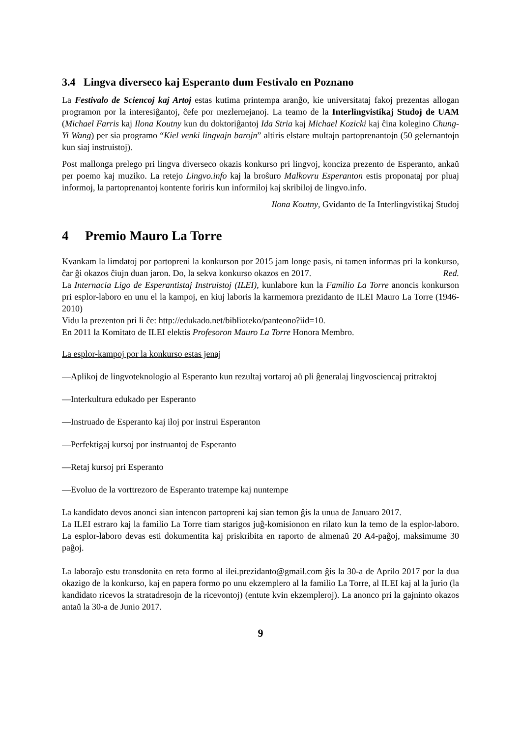3.4 Lingva diverseco kaj Esperanto dum Festivalo en Poznano
La Festivalo de Sciencoj kaj Artoj estas kutima printempa aranĝo, kie universitataj fakoj prezentas allogan programon por la interesiĝantoj, ĉefe por mezlernejanoj. La teamo de la Interlingvistikaj Studoj de UAM (Michael Farris kaj Ilona Koutny kun du doktoriĝantoj Ida Stria kaj Michael Kozicki kaj ĉina kolegino Chung-Yi Wang) per sia programo “Kiel venki lingvajn barojn” altiris elstare multajn partoprenantojn (50 gelernantojn kun siaj instruistoj).
Post mallonga prelego pri lingva diverseco okazis konkurso pri lingvoj, konciza prezento de Esperanto, ankaŭ per poemo kaj muziko. La retejo Lingvo.info kaj la broŝuro Malkovru Esperanton estis proponataj por pluaj informoj, la partoprenantoj kontente foriris kun informiloj kaj skribiloj de lingvo.info.
Ilona Koutny, Gvidanto de Ia Interlingvistikaj Studoj
4 Premio Mauro La Torre
Kvankam la limdatoj por partopreni la konkurson por 2015 jam longe pasis, ni tamen informas pri la konkurso, ĉar ĝi okazos ĉiujn duan jaron. Do, la sekva konkurso okazos en 2017. Red.
La Internacia Ligo de Esperantistaj Instruistoj (ILEI), kunlabore kun la Familio La Torre anoncis konkurson pri esplor-laboro en unu el la kampoj, en kiuj laboris la karmemora prezidanto de ILEI Mauro La Torre (1946-2010)
Vidu la prezenton pri li ĉe: http://edukado.net/biblioteko/panteono?iid=10.
En 2011 la Komitato de ILEI elektis Profesoron Mauro La Torre Honora Membro.
La esplor-kampoj por la konkurso estas jenaj
—Aplikoj de lingvoteknologio al Esperanto kun rezultaj vortaroj aŭ pli ĝeneralaj lingvosciencaj pritraktoj
—Interkultura edukado per Esperanto
—Instruado de Esperanto kaj iloj por instrui Esperanton
—Perfektigaj kursoj por instruantoj de Esperanto
—Retaj kursoj pri Esperanto
—Evoluo de la vorttrezoro de Esperanto tratempe kaj nuntempe
La kandidato devos anonci sian intencon partopreni kaj sian temon ĝis la unua de Januaro 2017.
La ILEI estraro kaj la familio La Torre tiam starigos juĝ-komisionon en rilato kun la temo de la esplor-laboro. La esplor-laboro devas esti dokumentita kaj priskribita en raporto de almenaŭ 20 A4-paĝoj, maksimume 30 paĝoj.
La laboraĵo estu transdonita en reta formo al ilei.prezidanto@gmail.com ĝis la 30-a de Aprilo 2017 por la dua okazigo de la konkurso, kaj en papera formo po unu ekzemplero al la familio La Torre, al ILEI kaj al la ĵurio (la kandidato ricevos la stratadresojn de la ricevontoj) (entute kvin ekzempleroj). La anonco pri la gajninto okazos antaŭ la 30-a de Junio 2017.
9